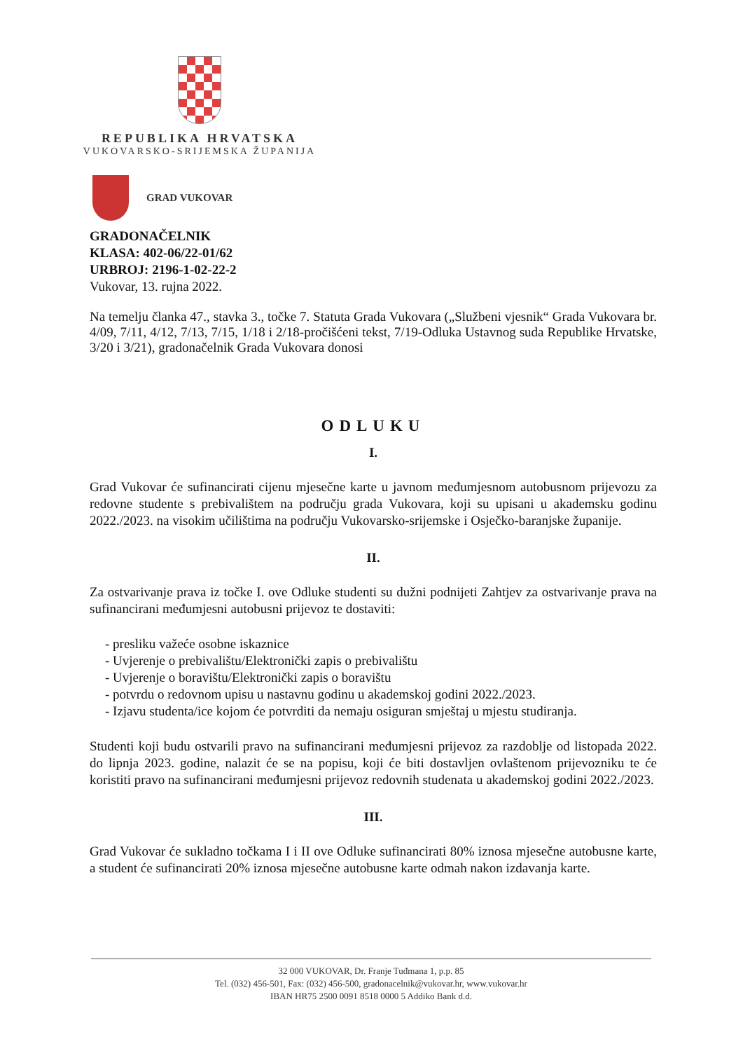REPUBLIKA HRVATSKA
VUKOVARSKO-SRIJEMSKA ŽUPANIJA
GRAD VUKOVAR
GRADONAČELNIK
KLASA: 402-06/22-01/62
URBROJ: 2196-1-02-22-2
Vukovar, 13. rujna 2022.
Na temelju članka 47., stavka 3., točke 7. Statuta Grada Vukovara („Službeni vjesnik“ Grada Vukovara br. 4/09, 7/11, 4/12, 7/13, 7/15, 1/18 i 2/18-pročišćeni tekst, 7/19-Odluka Ustavnog suda Republike Hrvatske, 3/20 i 3/21), gradonačelnik Grada Vukovara donosi
ODLUKU
I.
Grad Vukovar će sufinancirati cijenu mjesečne karte u javnom međumjesnom autobusnom prijevozu za redovne studente s prebivalištem na području grada Vukovara, koji su upisani u akademsku godinu 2022./2023. na visokim učilištima na području Vukovarsko-srijemske i Osječko-baranjske županije.
II.
Za ostvarivanje prava iz točke I. ove Odluke studenti su dužni podnijeti Zahtjev za ostvarivanje prava na sufinancirani međumjesni autobusni prijevoz te dostaviti:
- presliku važeće osobne iskaznice
- Uvjerenje o prebivalištu/Elektronički zapis o prebivalištu
- Uvjerenje o boravištu/Elektronički zapis o boravištu
- potvrdu o redovnom upisu u nastavnu godinu u akademskoj godini 2022./2023.
- Izjavu studenta/ice kojom će potvrditi da nemaju osiguran smještaj u mjestu studiranja.
Studenti koji budu ostvarili pravo na sufinancirani međumjesni prijevoz za razdoblje od listopada 2022. do lipnja 2023. godine, nalazit će se na popisu, koji će biti dostavljen ovlaštenom prijevozniku te će koristiti pravo na sufinancirani međumjesni prijevoz redovnih studenata u akademskoj godini 2022./2023.
III.
Grad Vukovar će sukladno točkama I i II ove Odluke sufinancirati 80% iznosa mjesečne autobusne karte, a student će sufinancirati 20% iznosa mjesečne autobusne karte odmah nakon izdavanja karte.
32 000 VUKOVAR, Dr. Franje Tuđmana 1, p.p. 85
Tel. (032) 456-501, Fax: (032) 456-500, gradonacelnik@vukovar.hr, www.vukovar.hr
IBAN HR75 2500 0091 8518 0000 5 Addiko Bank d.d.